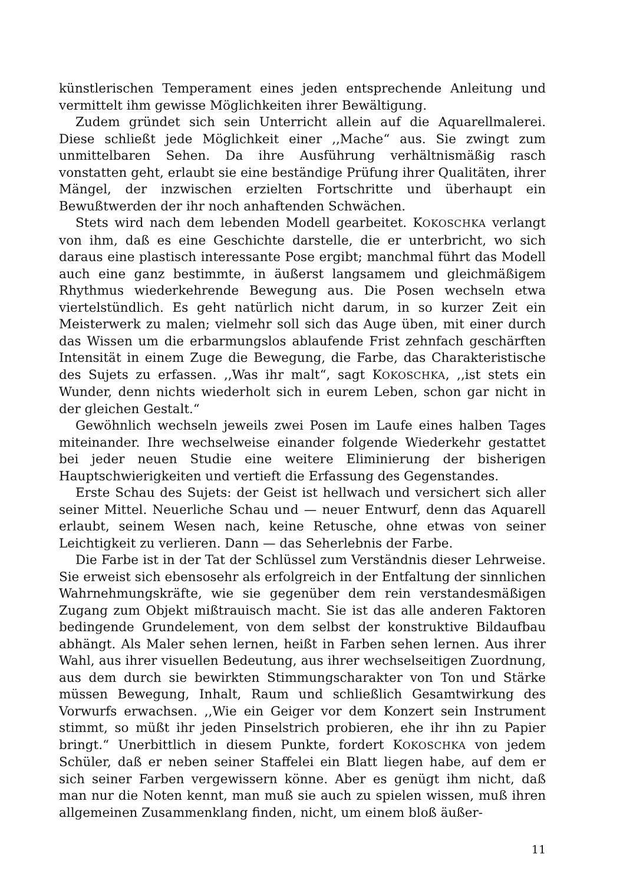künstlerischen Temperament eines jeden entsprechende Anleitung und vermittelt ihm gewisse Möglichkeiten ihrer Bewältigung.
Zudem gründet sich sein Unterricht allein auf die Aquarellmalerei. Diese schließt jede Möglichkeit einer ,,Mache“ aus. Sie zwingt zum unmittelbaren Sehen. Da ihre Ausführung verhältnismäßig rasch vonstatten geht, erlaubt sie eine beständige Prüfung ihrer Qualitäten, ihrer Mängel, der inzwischen erzielten Fortschritte und überhaupt ein Bewußtwerden der ihr noch anhaftenden Schwächen.
Stets wird nach dem lebenden Modell gearbeitet. KOKOSCHKA verlangt von ihm, daß es eine Geschichte darstelle, die er unterbricht, wo sich daraus eine plastisch interessante Pose ergibt; manchmal führt das Modell auch eine ganz bestimmte, in äußerst langsamem und gleichmäßigem Rhythmus wiederkehrende Bewegung aus. Die Posen wechseln etwa viertelstündlich. Es geht natürlich nicht darum, in so kurzer Zeit ein Meisterwerk zu malen; vielmehr soll sich das Auge üben, mit einer durch das Wissen um die erbarmungslos ablaufende Frist zehnfach geschärften Intensität in einem Zuge die Bewegung, die Farbe, das Charakteristische des Sujets zu erfassen. ,,Was ihr malt“, sagt KOKOSCHKA, ,,ist stets ein Wunder, denn nichts wiederholt sich in eurem Leben, schon gar nicht in der gleichen Gestalt.“
Gewöhnlich wechseln jeweils zwei Posen im Laufe eines halben Tages miteinander. Ihre wechselweise einander folgende Wiederkehr gestattet bei jeder neuen Studie eine weitere Eliminierung der bisherigen Hauptschwierigkeiten und vertieft die Erfassung des Gegenstandes.
Erste Schau des Sujets: der Geist ist hellwach und versichert sich aller seiner Mittel. Neuerliche Schau und — neuer Entwurf, denn das Aquarell erlaubt, seinem Wesen nach, keine Retusche, ohne etwas von seiner Leichtigkeit zu verlieren. Dann — das Seherlebnis der Farbe.
Die Farbe ist in der Tat der Schlüssel zum Verständnis dieser Lehrweise. Sie erweist sich ebensosehr als erfolgreich in der Entfaltung der sinnlichen Wahrnehmungskräfte, wie sie gegenüber dem rein verstandesmäßigen Zugang zum Objekt mißtrauisch macht. Sie ist das alle anderen Faktoren bedingende Grundelement, von dem selbst der konstruktive Bildaufbau abhängt. Als Maler sehen lernen, heißt in Farben sehen lernen. Aus ihrer Wahl, aus ihrer visuellen Bedeutung, aus ihrer wechselseitigen Zuordnung, aus dem durch sie bewirkten Stimmungscharakter von Ton und Stärke müssen Bewegung, Inhalt, Raum und schließlich Gesamtwirkung des Vorwurfs erwachsen. ,,Wie ein Geiger vor dem Konzert sein Instrument stimmt, so müßt ihr jeden Pinselstrich probieren, ehe ihr ihn zu Papier bringt.“ Unerbittlich in diesem Punkte, fordert KOKOSCHKA von jedem Schüler, daß er neben seiner Staffelei ein Blatt liegen habe, auf dem er sich seiner Farben vergewissern könne. Aber es genügt ihm nicht, daß man nur die Noten kennt, man muß sie auch zu spielen wissen, muß ihren allgemeinen Zusammenklang finden, nicht, um einem bloß äußer-
11